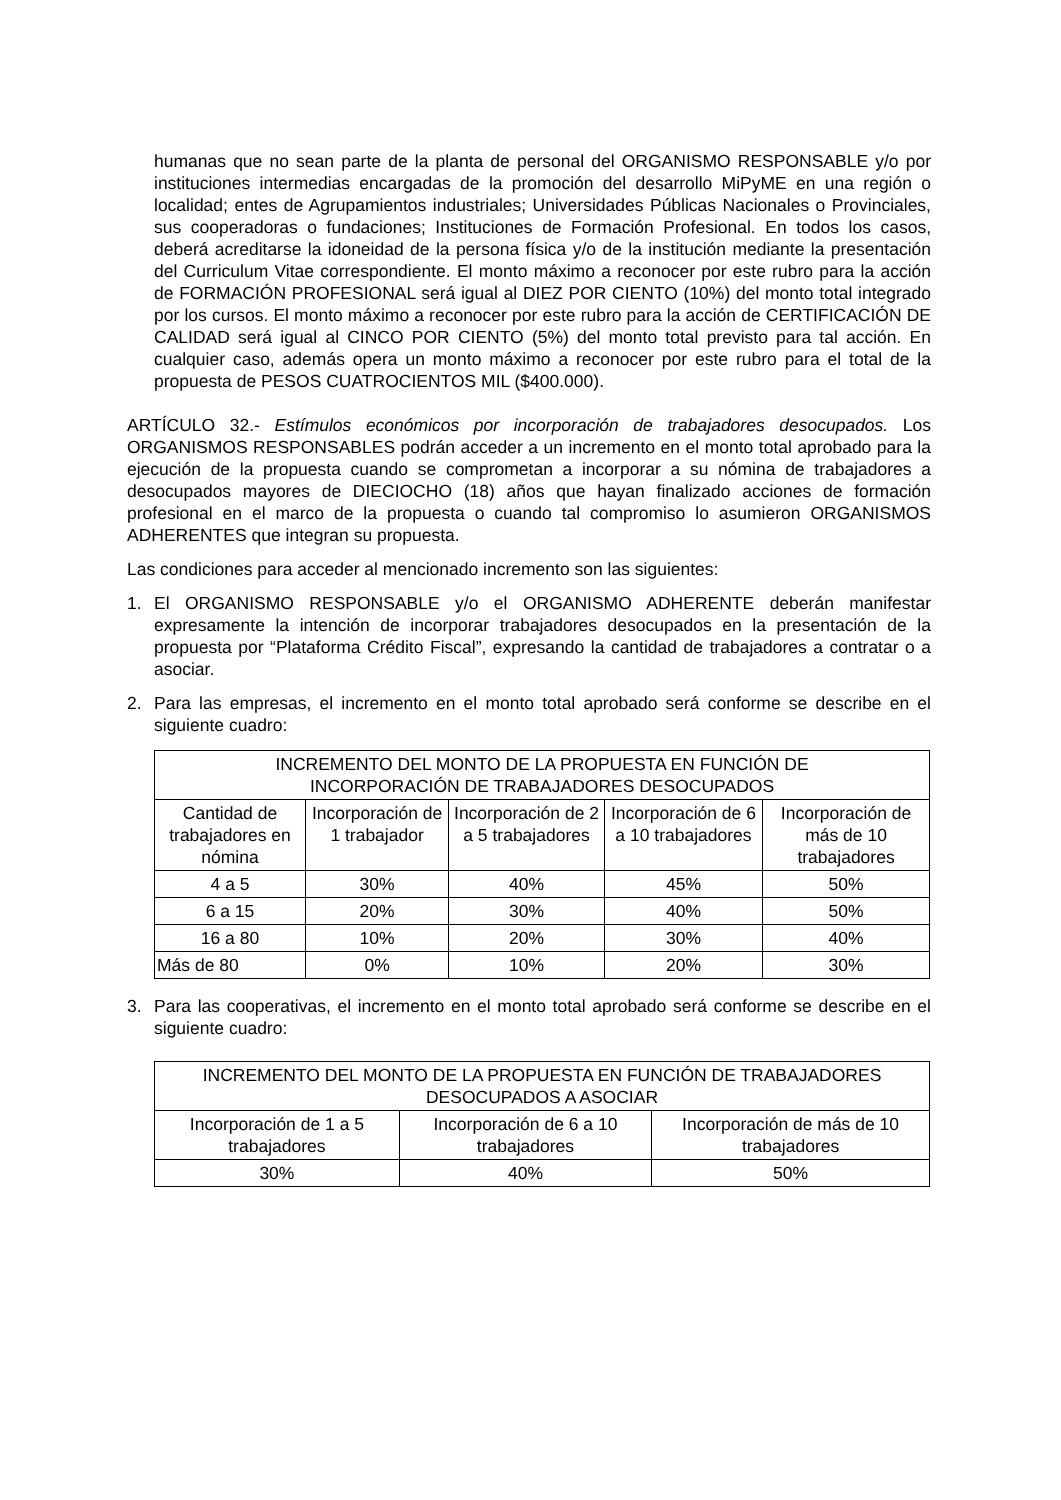humanas que no sean parte de la planta de personal del ORGANISMO RESPONSABLE y/o por instituciones intermedias encargadas de la promoción del desarrollo MiPyME en una región o localidad; entes de Agrupamientos industriales; Universidades Públicas Nacionales o Provinciales, sus cooperadoras o fundaciones; Instituciones de Formación Profesional. En todos los casos, deberá acreditarse la idoneidad de la persona física y/o de la institución mediante la presentación del Curriculum Vitae correspondiente. El monto máximo a reconocer por este rubro para la acción de FORMACIÓN PROFESIONAL será igual al DIEZ POR CIENTO (10%) del monto total integrado por los cursos. El monto máximo a reconocer por este rubro para la acción de CERTIFICACIÓN DE CALIDAD será igual al CINCO POR CIENTO (5%) del monto total previsto para tal acción. En cualquier caso, además opera un monto máximo a reconocer por este rubro para el total de la propuesta de PESOS CUATROCIENTOS MIL ($400.000).
ARTÍCULO 32.- Estímulos económicos por incorporación de trabajadores desocupados. Los ORGANISMOS RESPONSABLES podrán acceder a un incremento en el monto total aprobado para la ejecución de la propuesta cuando se comprometan a incorporar a su nómina de trabajadores a desocupados mayores de DIECIOCHO (18) años que hayan finalizado acciones de formación profesional en el marco de la propuesta o cuando tal compromiso lo asumieron ORGANISMOS ADHERENTES que integran su propuesta.
Las condiciones para acceder al mencionado incremento son las siguientes:
1. El ORGANISMO RESPONSABLE y/o el ORGANISMO ADHERENTE deberán manifestar expresamente la intención de incorporar trabajadores desocupados en la presentación de la propuesta por “Plataforma Crédito Fiscal”, expresando la cantidad de trabajadores a contratar o a asociar.
2. Para las empresas, el incremento en el monto total aprobado será conforme se describe en el siguiente cuadro:
| INCREMENTO DEL MONTO DE LA PROPUESTA EN FUNCIÓN DE INCORPORACIÓN DE TRABAJADORES DESOCUPADOS | | | | |
| --- | --- | --- | --- | --- |
| Cantidad de trabajadores en nómina | Incorporación de 1 trabajador | Incorporación de 2 a 5 trabajadores | Incorporación de 6 a 10 trabajadores | Incorporación de más de 10 trabajadores |
| 4 a 5 | 30% | 40% | 45% | 50% |
| 6 a 15 | 20% | 30% | 40% | 50% |
| 16 a 80 | 10% | 20% | 30% | 40% |
| Más de 80 | 0% | 10% | 20% | 30% |
3. Para las cooperativas, el incremento en el monto total aprobado será conforme se describe en el siguiente cuadro:
| INCREMENTO DEL MONTO DE LA PROPUESTA EN FUNCIÓN DE TRABAJADORES DESOCUPADOS A ASOCIAR | | |
| --- | --- | --- |
| Incorporación de 1 a 5 trabajadores | Incorporación de 6 a 10 trabajadores | Incorporación de más de 10 trabajadores |
| 30% | 40% | 50% |